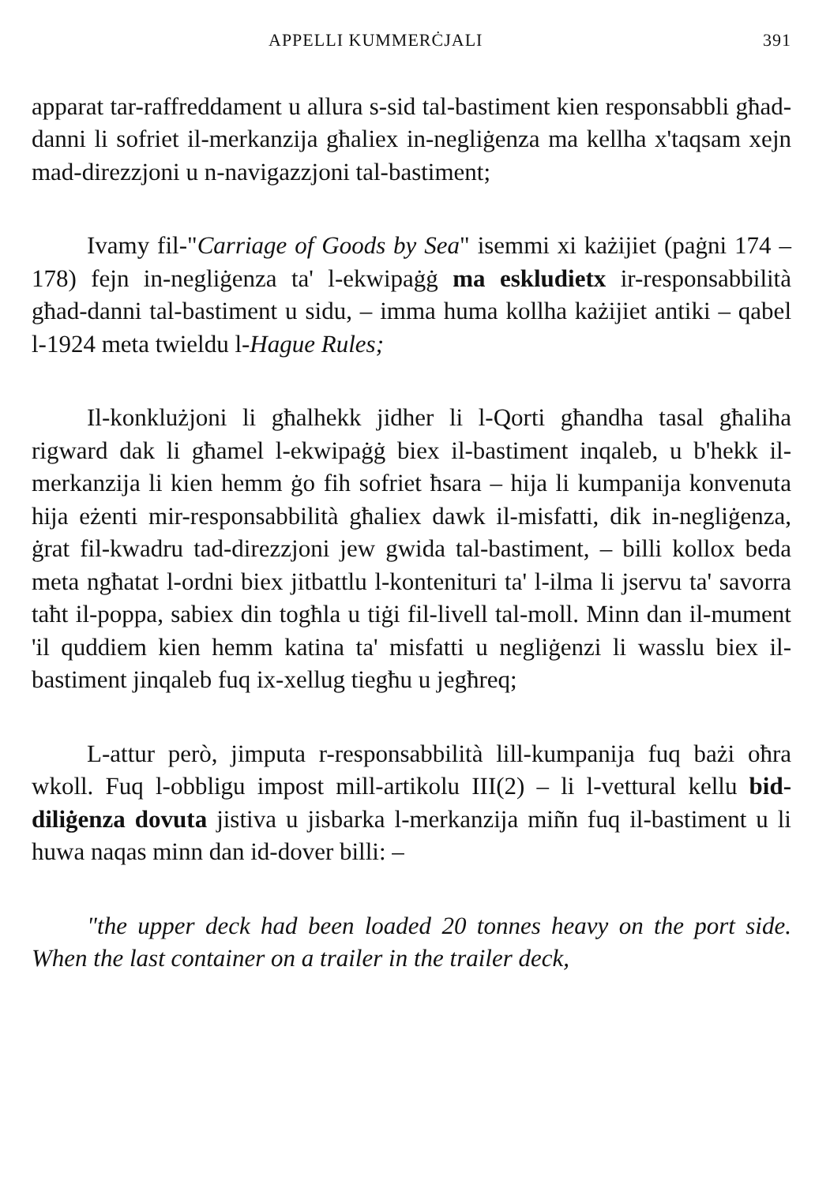APPELLI KUMMERĊJALI 391
apparat tar-raffreddament u allura s-sid tal-bastiment kien responsabbli għad-danni li sofriet il-merkanzija għaliex in-negliġenza ma kellha x'taqsam xejn mad-direzzjoni u n-navigazzjoni tal-bastiment;
Ivamy fil-"Carriage of Goods by Sea" isemmi xi każijiet (paġni 174 – 178) fejn in-negliġenza ta' l-ekwipaġġ ma eskludietx ir-responsabbilità għad-danni tal-bastiment u sidu, – imma huma kollha każijiet antiki – qabel l-1924 meta twieldu l-Hague Rules;
Il-konklużjoni li għalhekk jidher li l-Qorti għandha tasal għaliha rigward dak li għamel l-ekwipaġġ biex il-bastiment inqaleb, u b'hekk il-merkanzija li kien hemm ġo fih sofriet ħsara – hija li kumpanija konvenuta hija eżenti mir-responsabbilità għaliex dawk il-misfatti, dik in-negliġenza, ġrat fil-kwadru tad-direzzjoni jew gwida tal-bastiment, – billi kollox beda meta ngħatat l-ordni biex jitbattlu l-kontenituri ta' l-ilma li jservu ta' savorra taħt il-poppa, sabiex din togħla u tiġi fil-livell tal-moll. Minn dan il-mument 'il quddiem kien hemm katina ta' misfatti u negliġenzi li wasslu biex il-bastiment jinqaleb fuq ix-xellug tiegħu u jegħreq;
L-attur però, jimputa r-responsabbilità lill-kumpanija fuq bażi oħra wkoll. Fuq l-obbligu impost mill-artikolu III(2) – li l-vettural kellu bid-diliġenza dovuta jistiva u jisbarka l-merkanzija miñn fuq il-bastiment u li huwa naqas minn dan id-dover billi: –
"the upper deck had been loaded 20 tonnes heavy on the port side. When the last container on a trailer in the trailer deck,